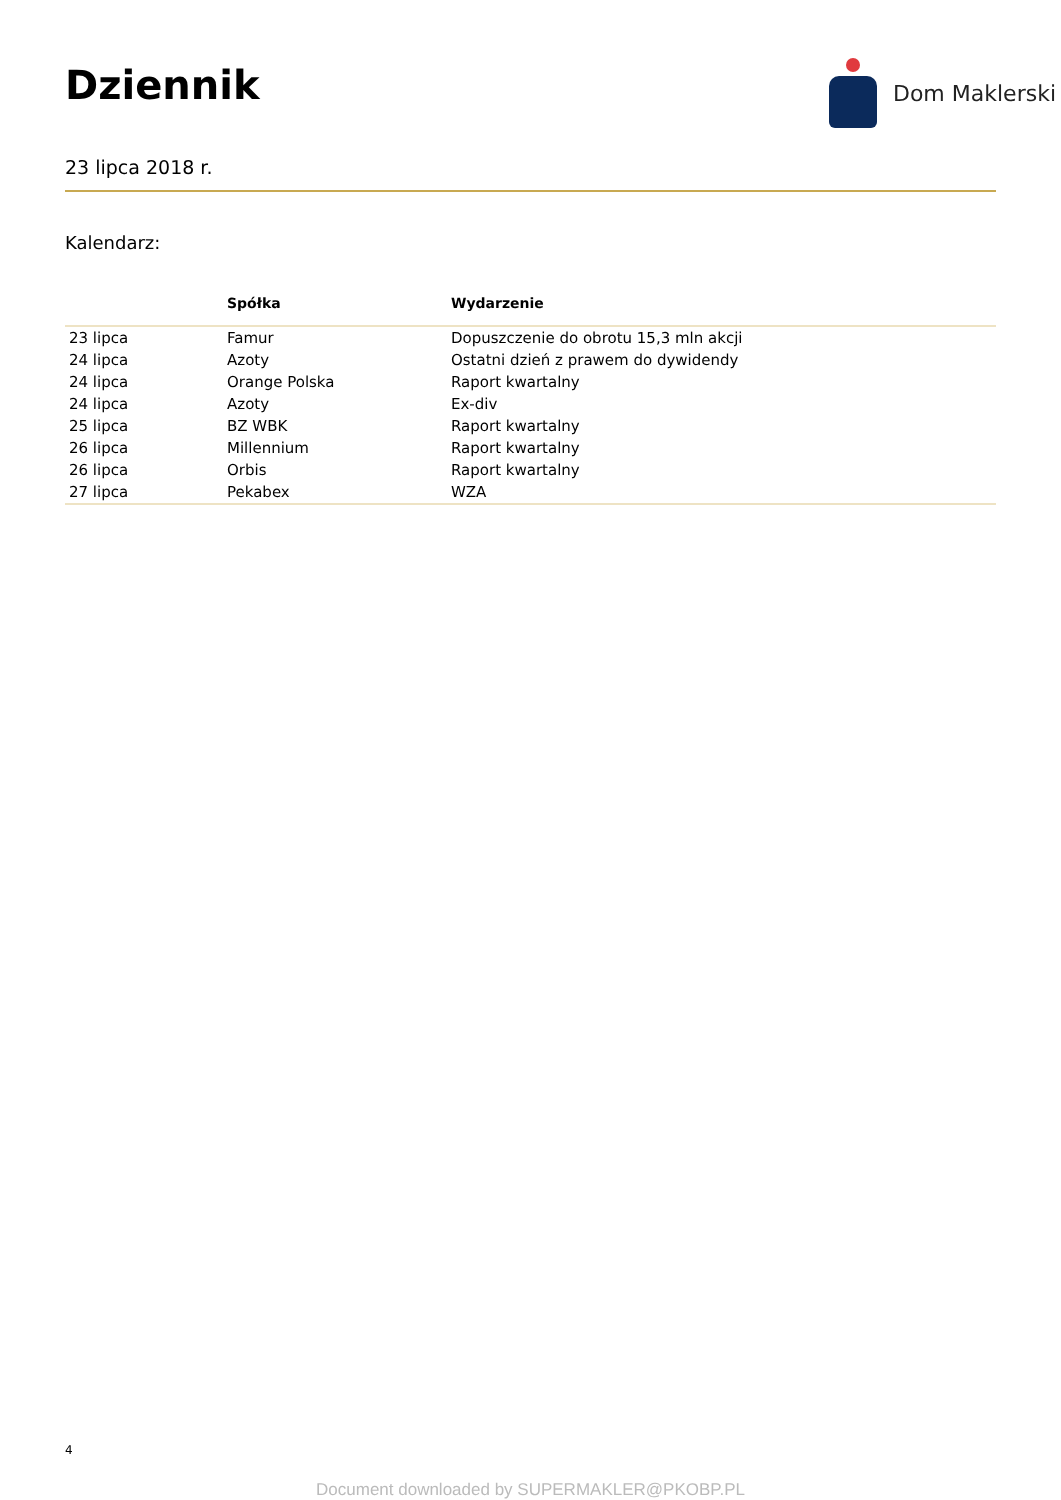Dziennik
Dom Maklerski
23 lipca 2018 r.
Kalendarz:
| | Spółka | Wydarzenie |
| --- | --- | --- |
| 23 lipca | Famur | Dopuszczenie do obrotu 15,3 mln akcji |
| 24 lipca | Azoty | Ostatni dzień z prawem do dywidendy |
| 24 lipca | Orange Polska | Raport kwartalny |
| 24 lipca | Azoty | Ex-div |
| 25 lipca | BZ WBK | Raport kwartalny |
| 26 lipca | Millennium | Raport kwartalny |
| 26 lipca | Orbis | Raport kwartalny |
| 27 lipca | Pekabex | WZA |
4
Document downloaded by SUPERMAKLER@PKOBP.PL